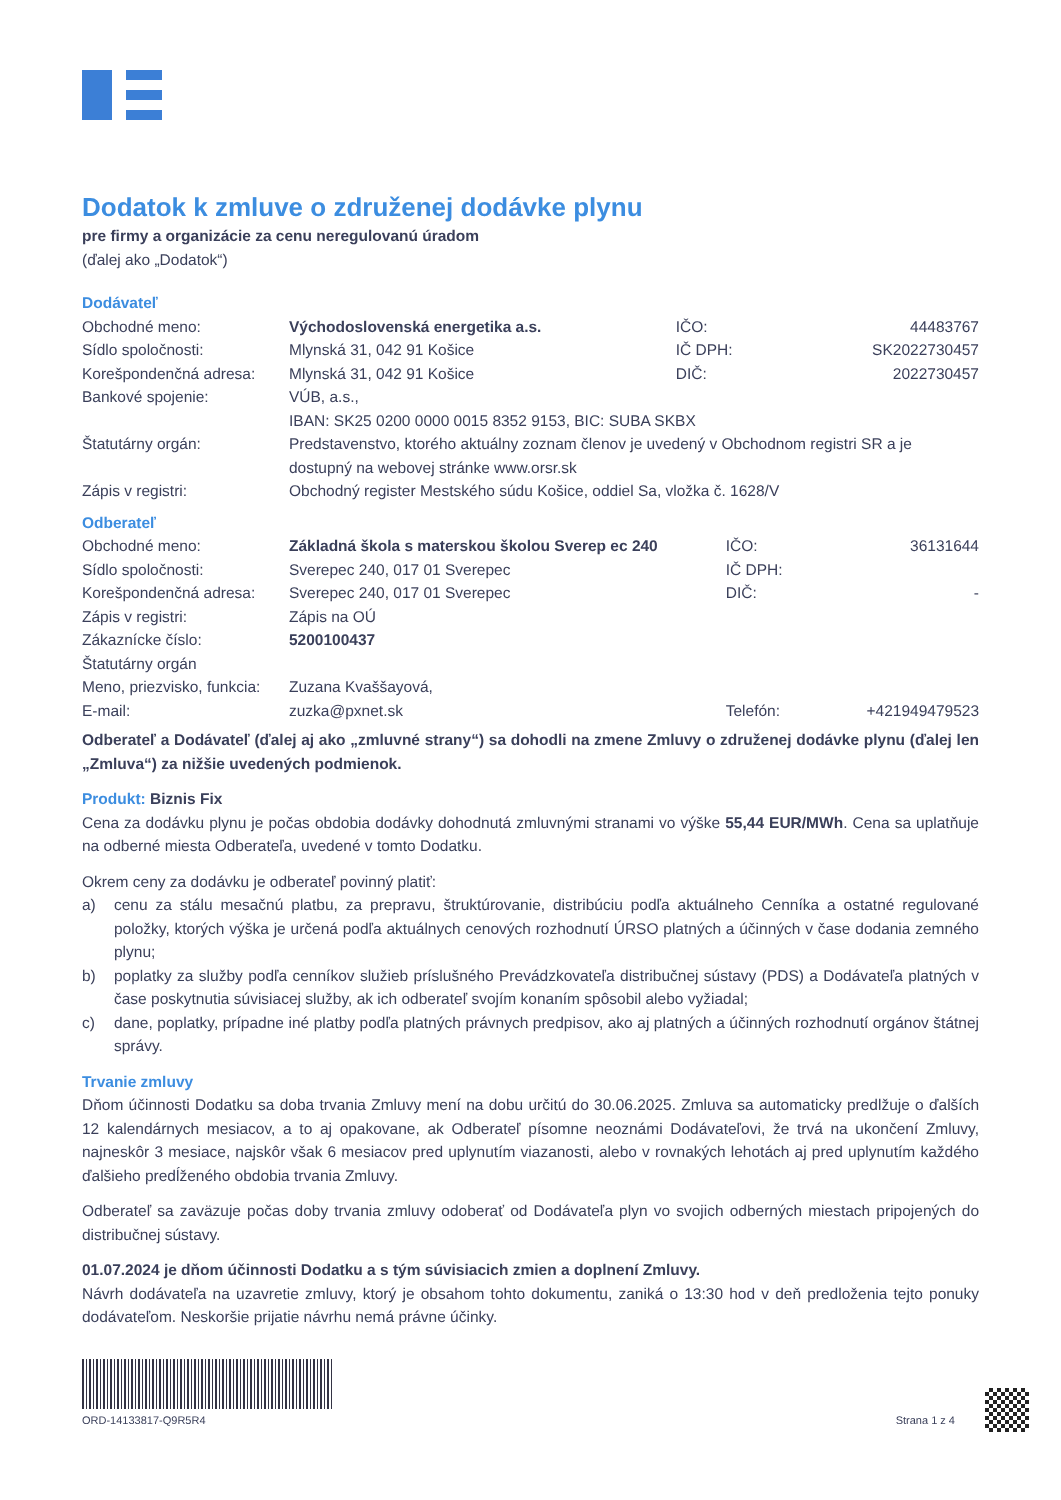Dodatok k zmluve o združenej dodávke plynu
pre firmy a organizácie za cenu neregulovanú úradom
(ďalej ako „Dodatok“)
Dodávateľ
| Obchodné meno: | Východoslovenská energetika a.s. | IČO: | 44483767 |
| Sídlo spoločnosti: | Mlynská 31, 042 91 Košice | IČ DPH: | SK2022730457 |
| Korešpondenčná adresa: | Mlynská 31, 042 91 Košice | DIČ: | 2022730457 |
| Bankové spojenie: | VÚB, a.s., IBAN: SK25 0200 0000 0015 8352 9153, BIC: SUBA SKBX | | |
| Štatutárny orgán: | Predstavenstvo, ktorého aktuálny zoznam členov je uvedený v Obchodnom registri SR a je dostupný na webovej stránke www.orsr.sk | | |
| Zápis v registri: | Obchodný register Mestského súdu Košice, oddiel Sa, vložka č. 1628/V | | |
Odberateľ
| Obchodné meno: | Základná škola s materskou školou Sverep ec 240 | IČO: | 36131644 |
| Sídlo spoločnosti: | Sverepec 240, 017 01 Sverepec | IČ DPH: | |
| Korešpondenčná adresa: | Sverepec 240, 017 01 Sverepec | DIČ: | - |
| Zápis v registri: | Zápis na OÚ | | |
| Zákaznícke číslo: | 5200100437 | | |
| Štatutárny orgán | | | |
| Meno, priezvisko, funkcia: | Zuzana Kvaššayová, | | |
| E-mail: | zuzka@pxnet.sk | Telefón: | +421949479523 |
Odberateľ a Dodávateľ (ďalej aj ako „zmluvné strany“) sa dohodli na zmene Zmluvy o združenej dodávke plynu (ďalej len „Zmluva“) za nižšie uvedených podmienok.
Produkt: Biznis Fix
Cena za dodávku plynu je počas obdobia dodávky dohodnutá zmluvnými stranami vo výške 55,44 EUR/MWh. Cena sa uplatňuje na odberné miesta Odberateľa, uvedené v tomto Dodatku.
Okrem ceny za dodávku je odberateľ povinný platiť:
a) cenu za stálu mesačnú platbu, za prepravu, štruktúrovanie, distribúciu podľa aktuálneho Cenníka a ostatné regulované položky, ktorých výška je určená podľa aktuálnych cenových rozhodnutí ÚRSO platných a účinných v čase dodania zemného plynu;
b) poplatky za služby podľa cenníkov služieb príslušného Prevádzkovateľa distribučnej sústavy (PDS) a Dodávateľa platných v čase poskytnutia súvisiacej služby, ak ich odberateľ svojím konaním spôsobil alebo vyžiadal;
c) dane, poplatky, prípadne iné platby podľa platných právnych predpisov, ako aj platných a účinných rozhodnutí orgánov štátnej správy.
Trvanie zmluvy
Dňom účinnosti Dodatku sa doba trvania Zmluvy mení na dobu určitú do 30.06.2025. Zmluva sa automaticky predlžuje o ďalších 12 kalendárnych mesiacov, a to aj opakovane, ak Odberateľ písomne neoznámi Dodávateľovi, že trvá na ukončení Zmluvy, najneskôr 3 mesiace, najskôr však 6 mesiacov pred uplynutím viazanosti, alebo v rovnakých lehotách aj pred uplynutím každého ďalšieho predĺženého obdobia trvania Zmluvy.
Odberateľ sa zaväzuje počas doby trvania zmluvy odoberať od Dodávateľa plyn vo svojich odberných miestach pripojených do distribučnej sústavy.
01.07.2024 je dňom účinnosti Dodatku a s tým súvisiacich zmien a doplnení Zmluvy.
Návrh dodávateľa na uzavretie zmluvy, ktorý je obsahom tohto dokumentu, zaniká o 13:30 hod v deň predloženia tejto ponuky dodávateľom. Neskoršie prijatie návrhu nemá právne účinky.
ORD-14133817-Q9R5R4
Strana 1 z 4